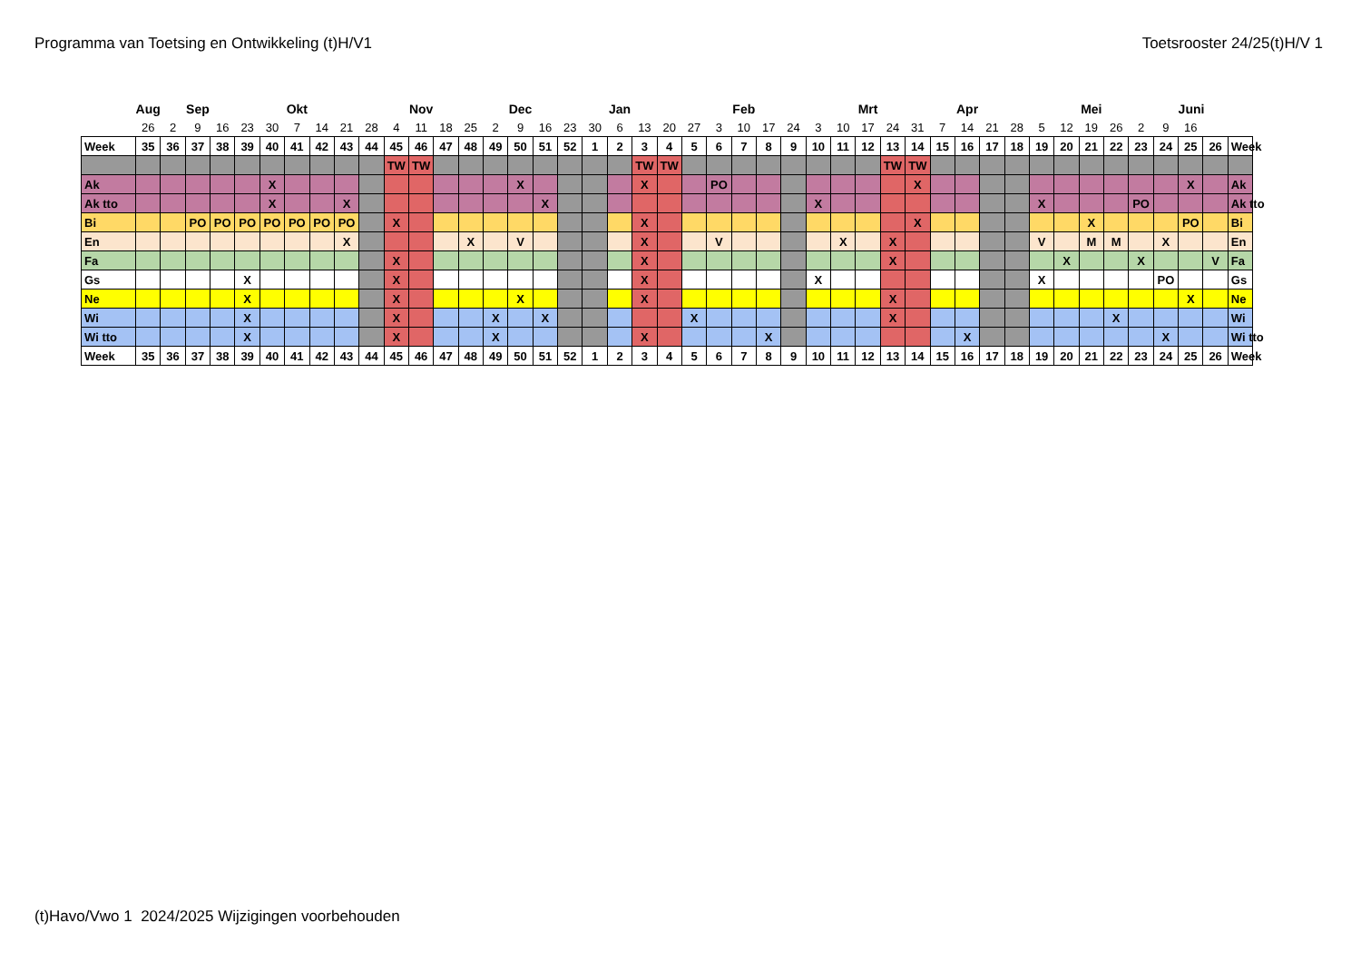Programma van Toetsing en Ontwikkeling (t)H/V1 Toetsrooster 24/25(t)H/V 1
| | Aug | | Sep | | | | Okt | | | | | Nov | | | | Dec | | | | Jan | | | | | Feb | | | | | Mrt | | | | Apr | | | | | Mei | | | | Juni | | | |
| | 26 | 2 | 9 | 16 | 23 | 30 | 7 | 14 | 21 | 28 | 4 | 11 | 18 | 25 | 2 | 9 | 16 | 23 | 30 | 6 | 13 | 20 | 27 | 3 | 10 | 17 | 24 | 3 | 10 | 17 | 24 | 31 | 7 | 14 | 21 | 28 | 5 | 12 | 19 | 26 | 2 | 9 | 16 | | | |
| Week | 35 | 36 | 37 | 38 | 39 | 40 | 41 | 42 | 43 | 44 | 45 | 46 | 47 | 48 | 49 | 50 | 51 | 52 | 1 | 2 | 3 | 4 | 5 | 6 | 7 | 8 | 9 | 10 | 11 | 12 | 13 | 14 | 15 | 16 | 17 | 18 | 19 | 20 | 21 | 22 | 23 | 24 | 25 | 26 | Week | |
| | | | | | | | | | | | TW | TW | | | | | | | | | TW | TW | | | | | | | | | TW | TW | | | | | | | | | | | | | | |
| Ak | | | | | | X | | | | | | | | | | X | | | | | X | | | PO | | | | | | | | X | | | | | | | | | | | X | | Ak | |
| Ak tto | | | | | | X | | | X | | | | | | | | X | | | | | | | | | | | X | | | | | | | | | X | | | | PO | | | | Ak tto | |
| Bi | | | PO | PO | PO | PO | PO | PO | PO | | X | | | | | | | | | | X | | | | | | | | | | | X | | | | | | | X | | | | PO | | Bi | |
| En | | | | | | | | | X | | | | | X | | V | | | | | X | | | V | | | | | X | | X | | | | | | V | | M | M | | X | | | En | |
| Fa | | | | | | | | | | | X | | | | | | | | | | X | | | | | | | | | | X | | | | | | | X | | | X | | | V | Fa | |
| Gs | | | | | X | | | | | | X | | | | | | | | | | X | | | | | | | X | | | | | | | | | X | | | | | PO | | | Gs | |
| Ne | | | | | X | | | | | | X | | | | | X | | | | | X | | | | | | | | | | X | | | | | | | | | | | | X | | Ne | |
| Wi | | | | | X | | | | | | X | | | | X | | X | | | | | | X | | | | | | | | X | | | | | | | | | X | | | | | Wi | |
| Wi tto | | | | | X | | | | | | X | | | | X | | | | | | X | | | | | X | | | | | | | | X | | | | | | | | X | | | Wi tto | |
| Week | 35 | 36 | 37 | 38 | 39 | 40 | 41 | 42 | 43 | 44 | 45 | 46 | 47 | 48 | 49 | 50 | 51 | 52 | 1 | 2 | 3 | 4 | 5 | 6 | 7 | 8 | 9 | 10 | 11 | 12 | 13 | 14 | 15 | 16 | 17 | 18 | 19 | 20 | 21 | 22 | 23 | 24 | 25 | 26 | Week | |
(t)Havo/Vwo 1 2024/2025 Wijzigingen voorbehouden